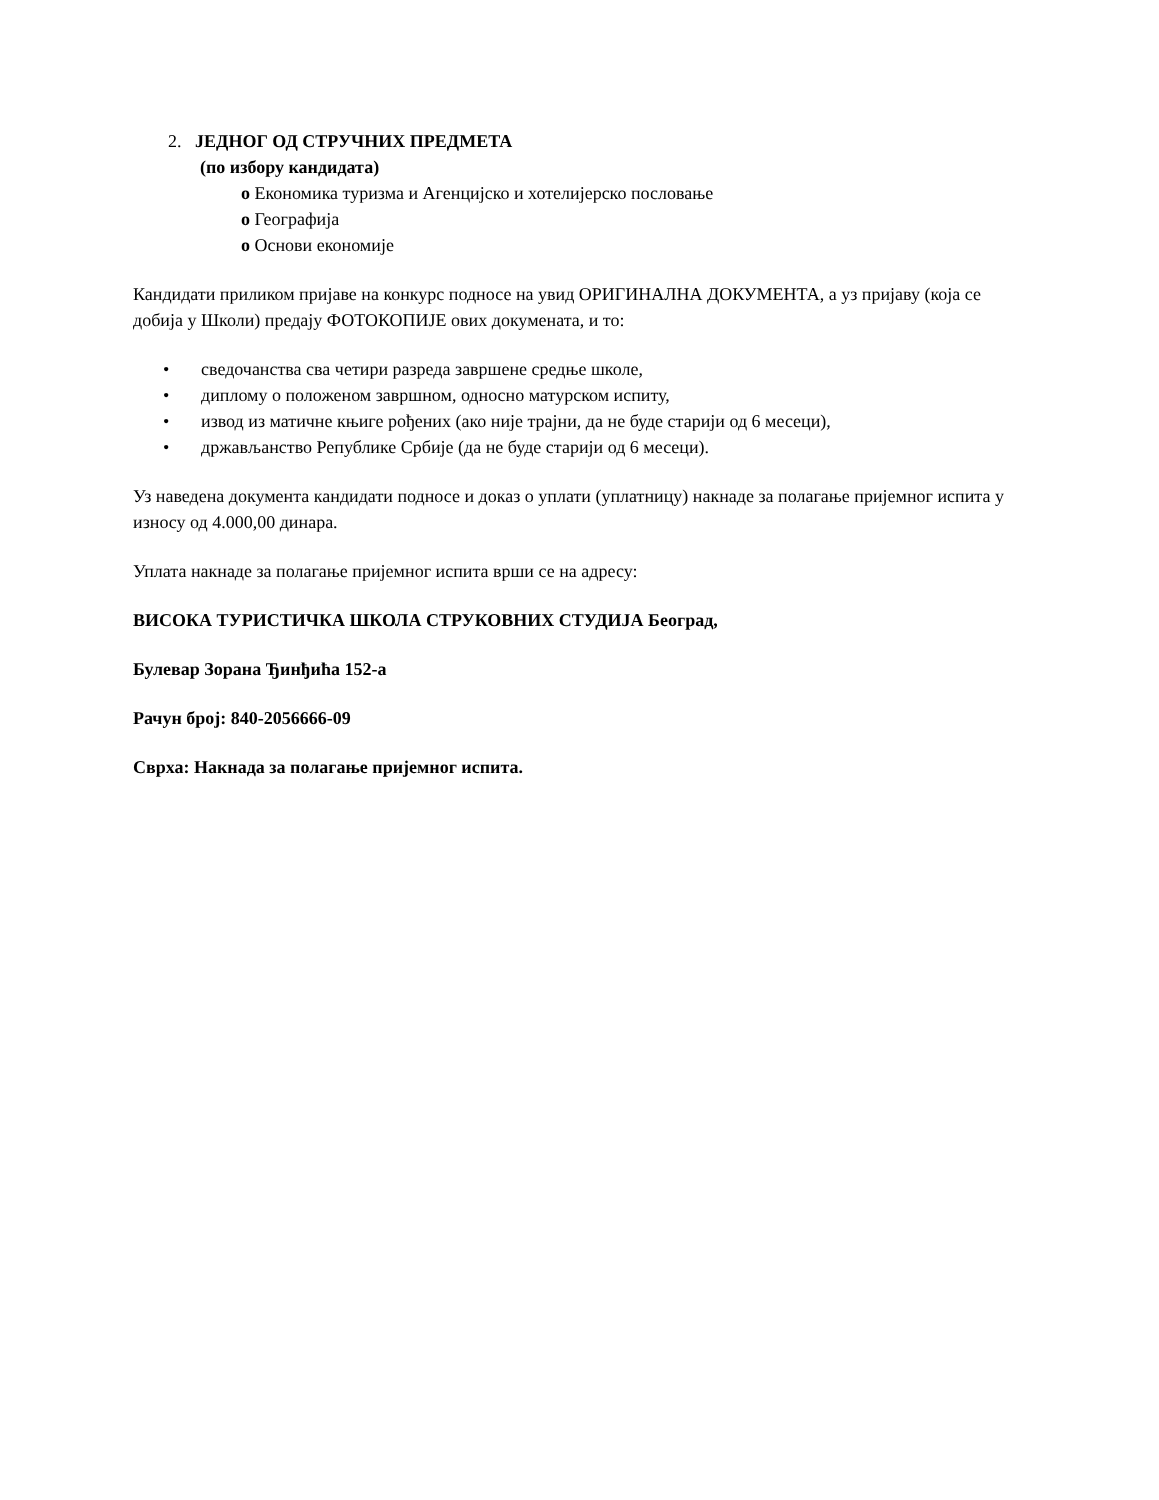2. ЈЕДНОГ ОД СТРУЧНИХ ПРЕДМЕТА
(по избору кандидата)
o Економика туризма и Агенцијско и хотелијерско пословање
o Географија
o Основи економије
Кандидати приликом пријаве на конкурс подносе на увид ОРИГИНАЛНА ДОКУМЕНТА, а уз пријаву (која се добија у Школи) предају ФОТОКОПИЈЕ ових докумената, и то:
• сведочанства сва четири разреда завршене средње школе,
• диплому о положеном завршном, односно матурском испиту,
• извод из матичне књиге рођених (ако није трајни, да не буде старији од 6 месеци),
• држављанство Републике Србије (да не буде старији од 6 месеци).
Уз наведена документа кандидати подносе и доказ о уплати (уплатницу) накнаде за полагање пријемног испита у износу од 4.000,00 динара.
Уплата накнаде за полагање пријемног испита врши се на адресу:
ВИСОКА ТУРИСТИЧКА ШКОЛА СТРУКОВНИХ СТУДИЈА Београд,
Булевар Зорана Ђинђића 152-а
Рачун број: 840-2056666-09
Сврха: Накнада за полагање пријемног испита.